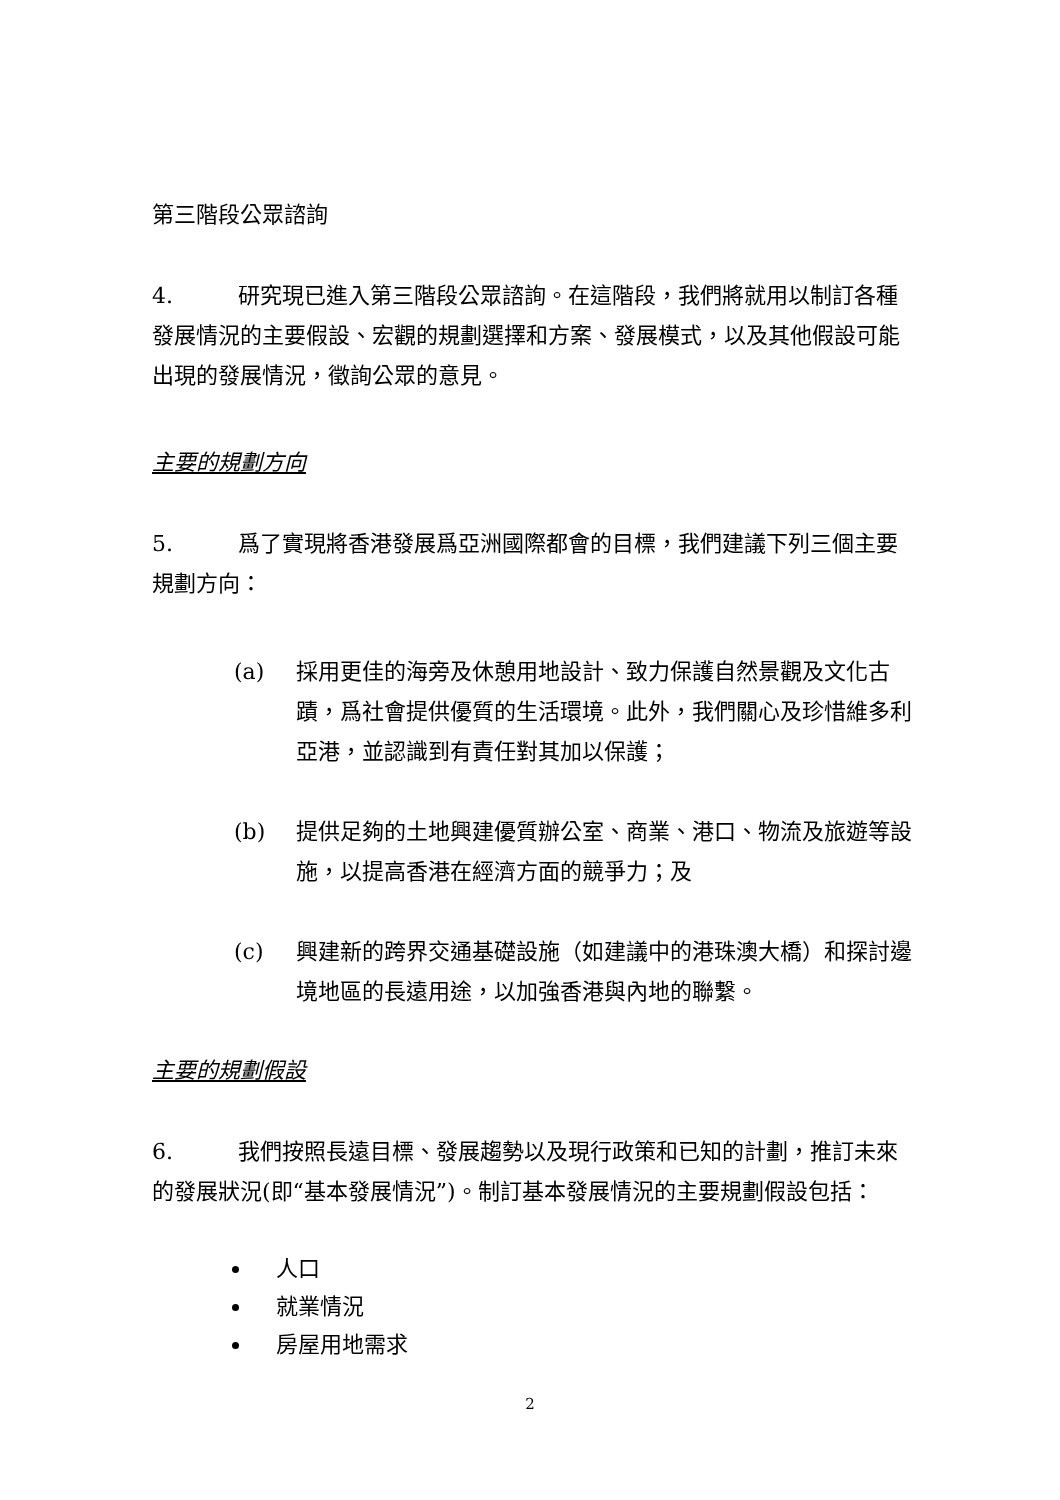第三階段公眾諮詢
4. 研究現已進入第三階段公眾諮詢。在這階段，我們將就用以制訂各種發展情況的主要假設、宏觀的規劃選擇和方案、發展模式，以及其他假設可能出現的發展情況，徵詢公眾的意見。
主要的規劃方向
5. 爲了實現將香港發展爲亞洲國際都會的目標，我們建議下列三個主要規劃方向：
(a) 採用更佳的海旁及休憩用地設計、致力保護自然景觀及文化古蹟，爲社會提供優質的生活環境。此外，我們關心及珍惜維多利亞港，並認識到有責任對其加以保護；
(b) 提供足夠的土地興建優質辦公室、商業、港口、物流及旅遊等設施，以提高香港在經濟方面的競爭力；及
(c) 興建新的跨界交通基礎設施（如建議中的港珠澳大橋）和探討邊境地區的長遠用途，以加強香港與內地的聯繫。
主要的規劃假設
6. 我們按照長遠目標、發展趨勢以及現行政策和已知的計劃，推訂未來的發展狀況(即“基本發展情況”)。制訂基本發展情況的主要規劃假設包括：
人口
就業情況
房屋用地需求
2